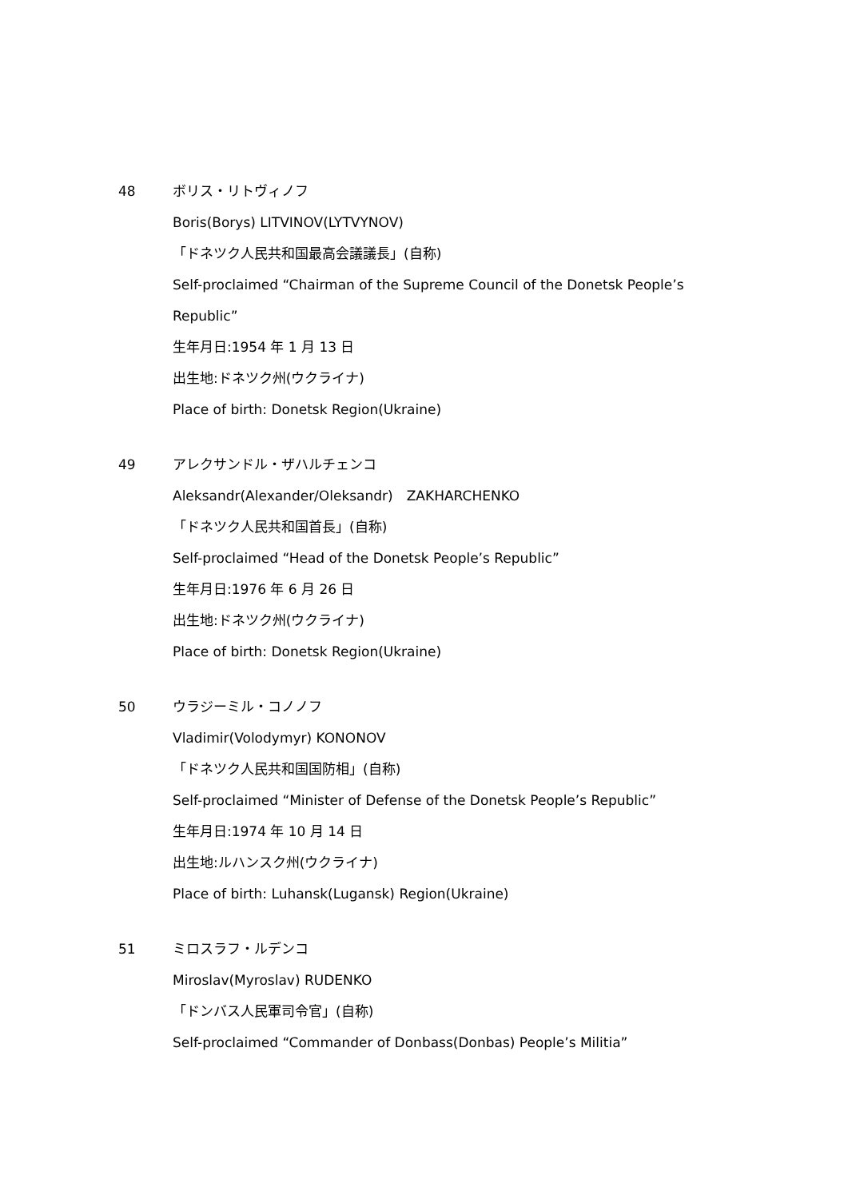48 ボリス・リトヴィノフ
Boris(Borys) LITVINOV(LYTVYNOV)
「ドネツク人民共和国最高会議議長」(自称)
Self-proclaimed “Chairman of the Supreme Council of the Donetsk People’s Republic”
生年月日:1954 年 1 月 13 日
出生地:ドネツク州(ウクライナ)
Place of birth: Donetsk Region(Ukraine)
49 アレクサンドル・ザハルチェンコ
Aleksandr(Alexander/Oleksandr)　ZAKHARCHENKO
「ドネツク人民共和国首長」(自称)
Self-proclaimed “Head of the Donetsk People’s Republic”
生年月日:1976 年 6 月 26 日
出生地:ドネツク州(ウクライナ)
Place of birth: Donetsk Region(Ukraine)
50 ウラジーミル・コノノフ
Vladimir(Volodymyr) KONONOV
「ドネツク人民共和国国防相」(自称)
Self-proclaimed “Minister of Defense of the Donetsk People’s Republic”
生年月日:1974 年 10 月 14 日
出生地:ルハンスク州(ウクライナ)
Place of birth: Luhansk(Lugansk) Region(Ukraine)
51 ミロスラフ・ルデンコ
Miroslav(Myroslav) RUDENKO
「ドンバス人民軍司令官」(自称)
Self-proclaimed “Commander of Donbass(Donbas) People’s Militia”